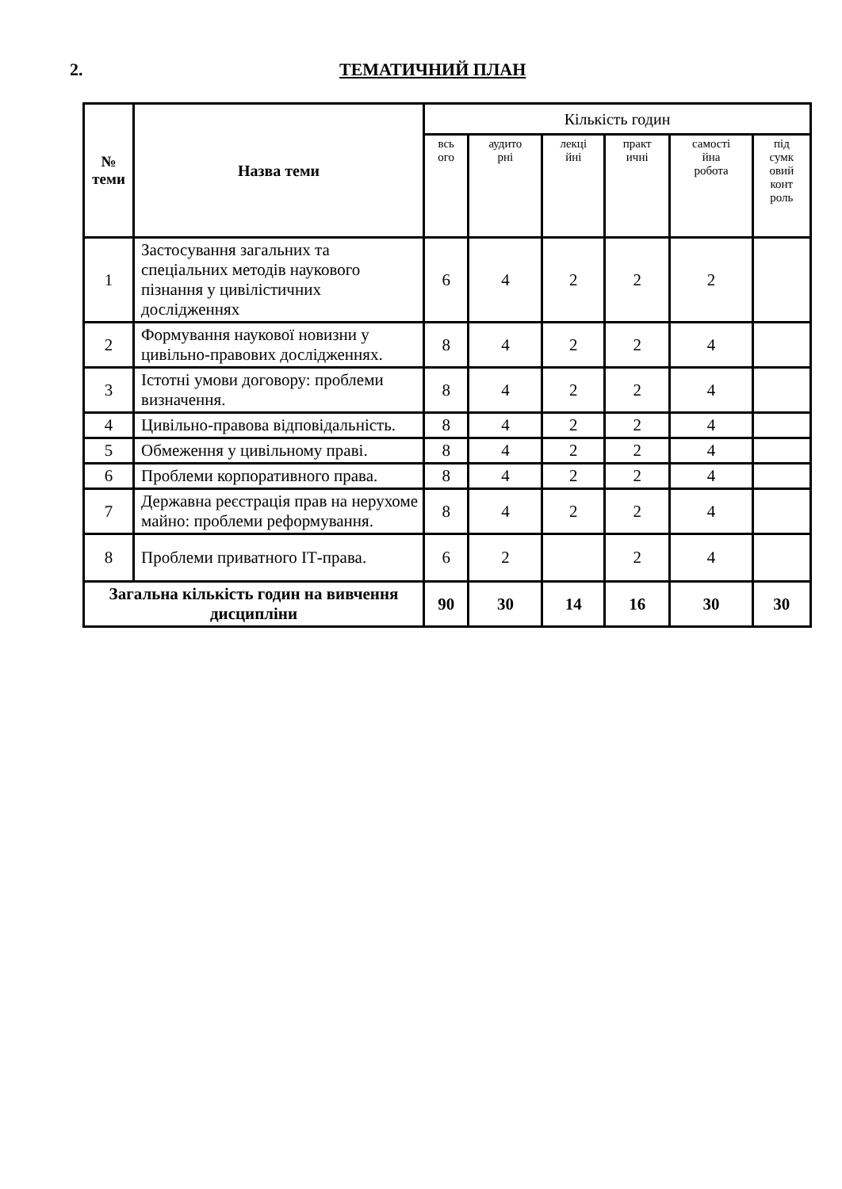2. ТЕМАТИЧНИЙ ПЛАН
| № теми | Назва теми | Кількість годин | | | | | |
| --- | --- | --- | --- | --- | --- | --- | --- |
| | | всь ого | аудито рні | лекці йні | практ ичні | самості йна робота | під сумк овий конт роль |
| 1 | Застосування загальних та спеціальних методів наукового пізнання у цивілістичних дослідженнях | 6 | 4 | 2 | 2 | 2 | |
| 2 | Формування наукової новизни у цивільно-правових дослідженнях. | 8 | 4 | 2 | 2 | 4 | |
| 3 | Істотні умови договору: проблеми визначення. | 8 | 4 | 2 | 2 | 4 | |
| 4 | Цивільно-правова відповідальність. | 8 | 4 | 2 | 2 | 4 | |
| 5 | Обмеження у цивільному праві. | 8 | 4 | 2 | 2 | 4 | |
| 6 | Проблеми корпоративного права. | 8 | 4 | 2 | 2 | 4 | |
| 7 | Державна реєстрація прав на нерухоме майно: проблеми реформування. | 8 | 4 | 2 | 2 | 4 | |
| 8 | Проблеми приватного ІТ-права. | 6 | 2 | | 2 | 4 | |
| Загальна кількість годин на вивчення дисципліни | | 90 | 30 | 14 | 16 | 30 | 30 |